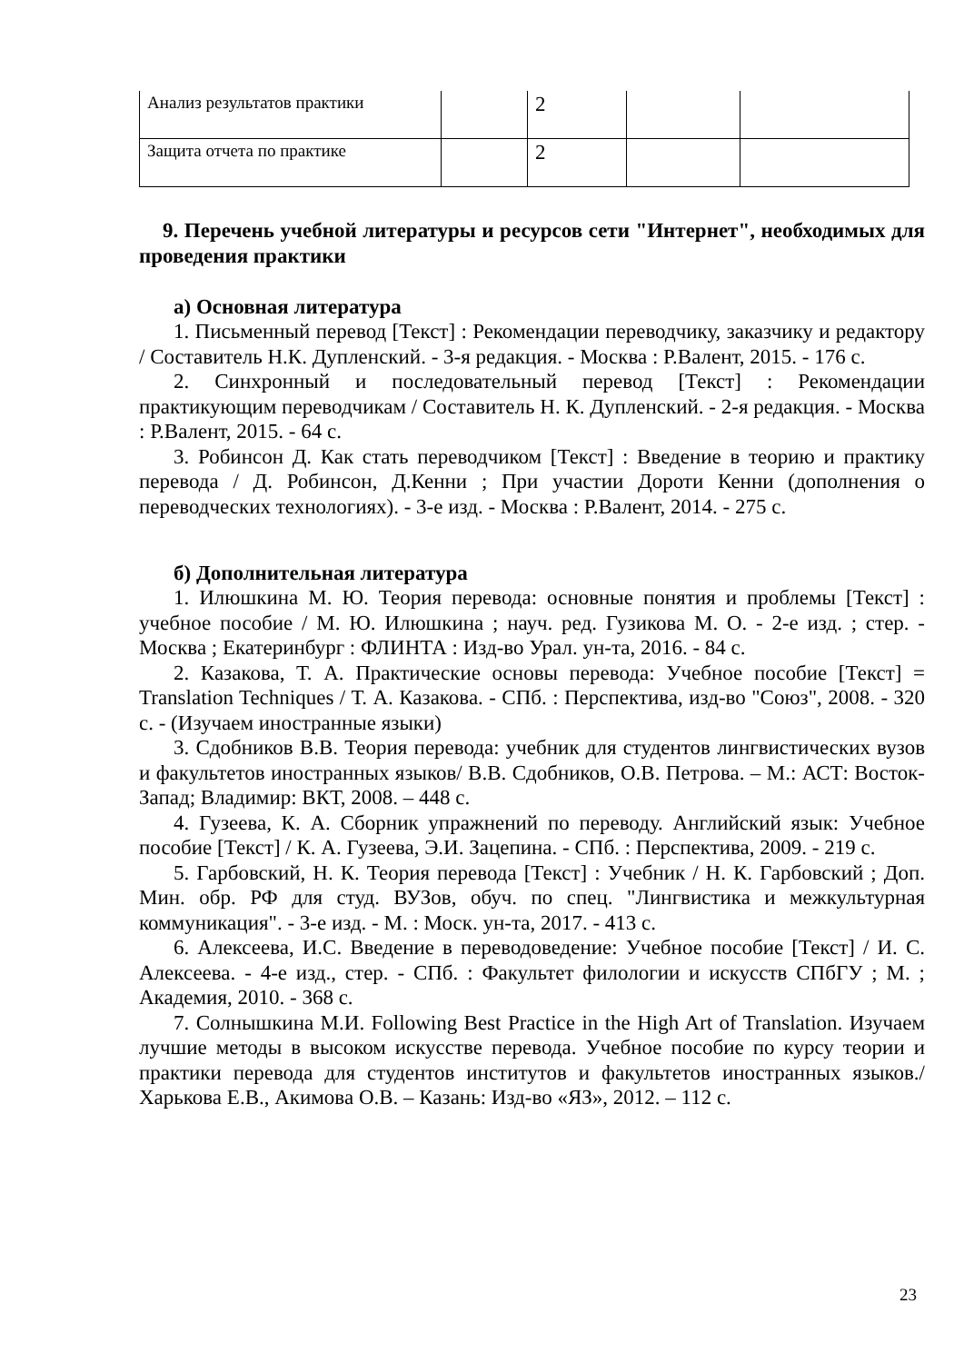| Анализ результатов практики | | 2 | | |
| Защита отчета по практике | | 2 | | |
9. Перечень учебной литературы и ресурсов сети "Интернет", необходимых для проведения практики
а) Основная литература
1. Письменный перевод [Текст] : Рекомендации переводчику, заказчику и редактору / Составитель Н.К. Дупленский. - 3-я редакция. - Москва : Р.Валент, 2015. - 176 с.
2. Синхронный и последовательный перевод [Текст] : Рекомендации практикующим переводчикам / Составитель Н. К. Дупленский. - 2-я редакция. - Москва : Р.Валент, 2015. - 64 с.
3. Робинсон Д. Как стать переводчиком [Текст] : Введение в теорию и практику перевода / Д. Робинсон, Д.Кенни ; При участии Дороти Кенни (дополнения о переводческих технологиях). - 3-е изд. - Москва : Р.Валент, 2014. - 275 с.
б) Дополнительная литература
1. Илюшкина М. Ю. Теория перевода: основные понятия и проблемы [Текст] : учебное пособие / М. Ю. Илюшкина ; науч. ред. Гузикова М. О. - 2-е изд. ; стер. - Москва ; Екатеринбург : ФЛИНТА : Изд-во Урал. ун-та, 2016. - 84 с.
2. Казакова, Т. А. Практические основы перевода: Учебное пособие [Текст] = Translation Techniques / Т. А. Казакова. - СПб. : Перспектива, изд-во "Союз", 2008. - 320 с. - (Изучаем иностранные языки)
3. Сдобников В.В. Теория перевода: учебник для студентов лингвистических вузов и факультетов иностранных языков/ В.В. Сдобников, О.В. Петрова. – М.: АСТ: Восток-Запад; Владимир: ВКТ, 2008. – 448 с.
4. Гузеева, К. А. Сборник упражнений по переводу. Английский язык: Учебное пособие [Текст] / К. А. Гузеева, Э.И. Зацепина. - СПб. : Перспектива, 2009. - 219 с.
5. Гарбовский, Н. К. Теория перевода [Текст] : Учебник / Н. К. Гарбовский ; Доп. Мин. обр. РФ для студ. ВУЗов, обуч. по спец. "Лингвистика и межкультурная коммуникация". - 3-е изд. - М. : Моск. ун-та, 2017. - 413 с.
6. Алексеева, И.С. Введение в переводоведение: Учебное пособие [Текст] / И. С. Алексеева. - 4-е изд., стер. - СПб. : Факультет филологии и искусств СПбГУ ; М. ; Академия, 2010. - 368 с.
7. Солнышкина М.И. Following Best Practice in the High Art of Translation. Изучаем лучшие методы в высоком искусстве перевода. Учебное пособие по курсу теории и практики перевода для студентов институтов и факультетов иностранных языков./ Харькова Е.В., Акимова О.В. – Казань: Изд-во «ЯЗ», 2012. – 112 с.
23